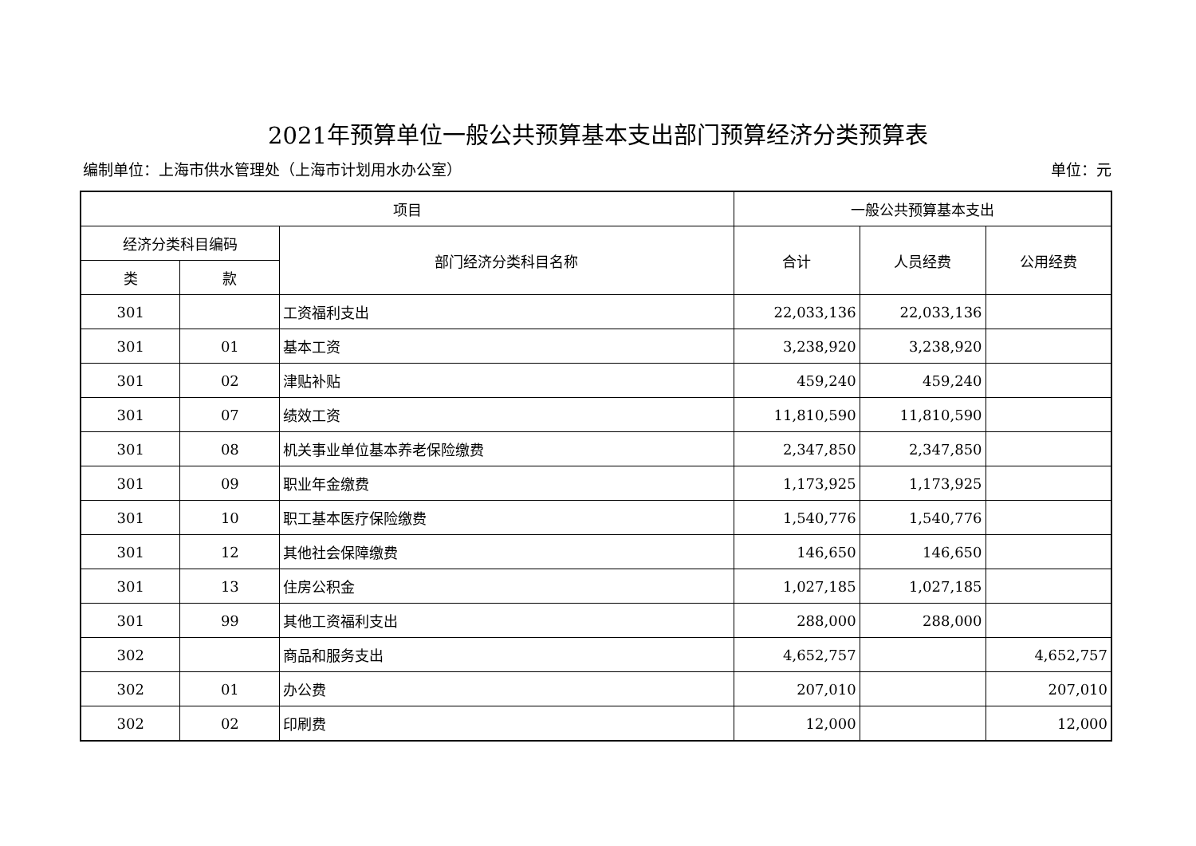2021年预算单位一般公共预算基本支出部门预算经济分类预算表
编制单位：上海市供水管理处（上海市计划用水办公室） 单位：元
| 项目 | | | 一般公共预算基本支出 | | |
| --- | --- | --- | --- | --- | --- |
| 经济分类科目编码 | | 部门经济分类科目名称 | 合计 | 人员经费 | 公用经费 |
| 类 | 款 | | | | |
| 301 | | 工资福利支出 | 22,033,136 | 22,033,136 | |
| 301 | 01 | 基本工资 | 3,238,920 | 3,238,920 | |
| 301 | 02 | 津贴补贴 | 459,240 | 459,240 | |
| 301 | 07 | 绩效工资 | 11,810,590 | 11,810,590 | |
| 301 | 08 | 机关事业单位基本养老保险缴费 | 2,347,850 | 2,347,850 | |
| 301 | 09 | 职业年金缴费 | 1,173,925 | 1,173,925 | |
| 301 | 10 | 职工基本医疗保险缴费 | 1,540,776 | 1,540,776 | |
| 301 | 12 | 其他社会保障缴费 | 146,650 | 146,650 | |
| 301 | 13 | 住房公积金 | 1,027,185 | 1,027,185 | |
| 301 | 99 | 其他工资福利支出 | 288,000 | 288,000 | |
| 302 | | 商品和服务支出 | 4,652,757 | | 4,652,757 |
| 302 | 01 | 办公费 | 207,010 | | 207,010 |
| 302 | 02 | 印刷费 | 12,000 | | 12,000 |